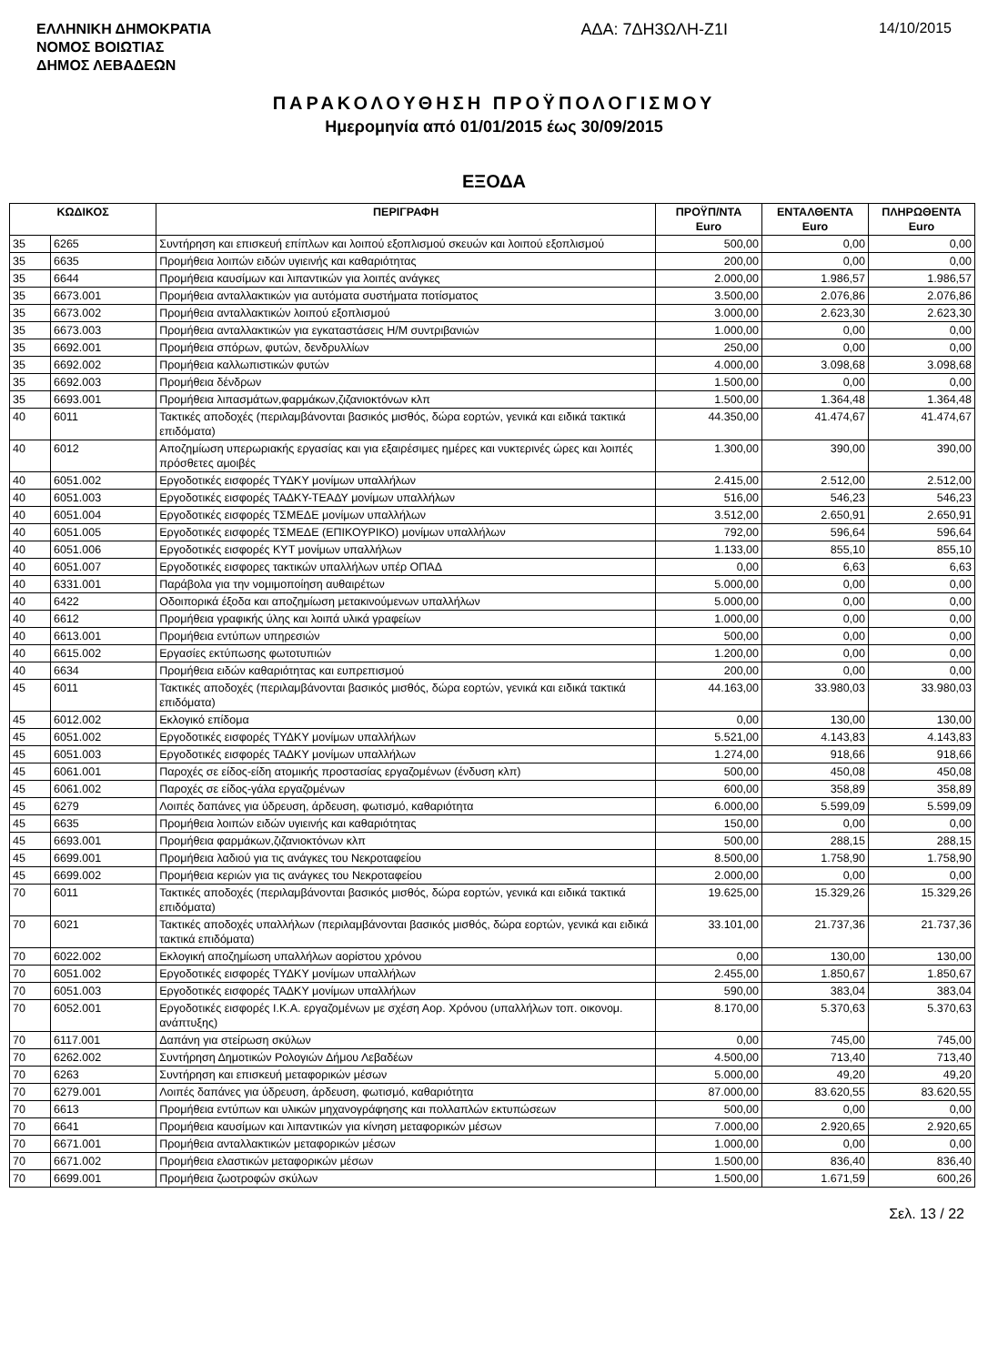ΕΛΛΗΝΙΚΗ ΔΗΜΟΚΡΑΤΙΑ
ΝΟΜΟΣ ΒΟΙΩΤΙΑΣ
ΔΗΜΟΣ ΛΕΒΑΔΕΩΝ
ΑΔΑ: 7ΔΗ3ΩΛΗ-Ζ1Ι 14/10/2015
ΠΑΡΑΚΟΛΟΥΘΗΣΗ ΠΡΟΫΠΟΛΟΓΙΣΜΟΥ
Ημερομηνία από 01/01/2015 έως 30/09/2015
ΕΞΟΔΑ
| ΚΩΔΙΚΟΣ | | ΠΕΡΙΓΡΑΦΗ | ΠΡΟΫΠ/ΝΤΑ Euro | ΕΝΤΑΛΘΕΝΤΑ Euro | ΠΛΗΡΩΘΕΝΤΑ Euro |
| --- | --- | --- | --- | --- | --- |
| 35 | 6265 | Συντήρηση και επισκευή επίπλων και λοιπού εξοπλισμού σκευών και λοιπού εξοπλισμού | 500,00 | 0,00 | 0,00 |
| 35 | 6635 | Προμήθεια λοιπών ειδών υγιεινής και καθαριότητας | 200,00 | 0,00 | 0,00 |
| 35 | 6644 | Προμήθεια καυσίμων και λιπαντικών για λοιπές ανάγκες | 2.000,00 | 1.986,57 | 1.986,57 |
| 35 | 6673.001 | Προμήθεια ανταλλακτικών για αυτόματα συστήματα ποτίσματος | 3.500,00 | 2.076,86 | 2.076,86 |
| 35 | 6673.002 | Προμήθεια ανταλλακτικών λοιπού εξοπλισμού | 3.000,00 | 2.623,30 | 2.623,30 |
| 35 | 6673.003 | Προμήθεια ανταλλακτικών για εγκαταστάσεις Η/Μ συντριβανιών | 1.000,00 | 0,00 | 0,00 |
| 35 | 6692.001 | Προμήθεια σπόρων, φυτών, δενδρυλλίων | 250,00 | 0,00 | 0,00 |
| 35 | 6692.002 | Προμήθεια καλλωπιστικών φυτών | 4.000,00 | 3.098,68 | 3.098,68 |
| 35 | 6692.003 | Προμήθεια δένδρων | 1.500,00 | 0,00 | 0,00 |
| 35 | 6693.001 | Προμήθεια λιπασμάτων,φαρμάκων,ζιζανιοκτόνων κλπ | 1.500,00 | 1.364,48 | 1.364,48 |
| 40 | 6011 | Τακτικές αποδοχές (περιλαμβάνονται βασικός μισθός, δώρα εορτών, γενικά και ειδικά τακτικά επιδόματα) | 44.350,00 | 41.474,67 | 41.474,67 |
| 40 | 6012 | Αποζημίωση υπερωριακής εργασίας και για εξαιρέσιμες ημέρες και νυκτερινές ώρες και λοιπές πρόσθετες αμοιβές | 1.300,00 | 390,00 | 390,00 |
| 40 | 6051.002 | Εργοδοτικές εισφορές ΤΥΔΚΥ μονίμων υπαλλήλων | 2.415,00 | 2.512,00 | 2.512,00 |
| 40 | 6051.003 | Εργοδοτικές εισφορές ΤΑΔΚΥ-ΤΕΑΔΥ μονίμων υπαλλήλων | 516,00 | 546,23 | 546,23 |
| 40 | 6051.004 | Εργοδοτικές εισφορές ΤΣΜΕΔΕ μονίμων υπαλλήλων | 3.512,00 | 2.650,91 | 2.650,91 |
| 40 | 6051.005 | Εργοδοτικές εισφορές ΤΣΜΕΔΕ (ΕΠΙΚΟΥΡΙΚΟ) μονίμων υπαλλήλων | 792,00 | 596,64 | 596,64 |
| 40 | 6051.006 | Εργοδοτικές εισφορές ΚΥΤ μονίμων υπαλλήλων | 1.133,00 | 855,10 | 855,10 |
| 40 | 6051.007 | Εργοδοτικές εισφορες τακτικών υπαλλήλων υπέρ ΟΠΑΔ | 0,00 | 6,63 | 6,63 |
| 40 | 6331.001 | Παράβολα για την νομιμοποίηση αυθαιρέτων | 5.000,00 | 0,00 | 0,00 |
| 40 | 6422 | Οδοιπορικά έξοδα και αποζημίωση μετακινούμενων υπαλλήλων | 5.000,00 | 0,00 | 0,00 |
| 40 | 6612 | Προμήθεια γραφικής ύλης και λοιπά υλικά γραφείων | 1.000,00 | 0,00 | 0,00 |
| 40 | 6613.001 | Προμήθεια εντύπων υπηρεσιών | 500,00 | 0,00 | 0,00 |
| 40 | 6615.002 | Εργασίες εκτύπωσης φωτοτυπιών | 1.200,00 | 0,00 | 0,00 |
| 40 | 6634 | Προμήθεια ειδών καθαριότητας και ευπρεπισμού | 200,00 | 0,00 | 0,00 |
| 45 | 6011 | Τακτικές αποδοχές (περιλαμβάνονται βασικός μισθός, δώρα εορτών, γενικά και ειδικά τακτικά επιδόματα) | 44.163,00 | 33.980,03 | 33.980,03 |
| 45 | 6012.002 | Εκλογικό επίδομα | 0,00 | 130,00 | 130,00 |
| 45 | 6051.002 | Εργοδοτικές εισφορές ΤΥΔΚΥ μονίμων υπαλλήλων | 5.521,00 | 4.143,83 | 4.143,83 |
| 45 | 6051.003 | Εργοδοτικές εισφορές ΤΑΔΚΥ μονίμων υπαλλήλων | 1.274,00 | 918,66 | 918,66 |
| 45 | 6061.001 | Παροχές σε είδος-είδη ατομικής προστασίας εργαζομένων (ένδυση κλπ) | 500,00 | 450,08 | 450,08 |
| 45 | 6061.002 | Παροχές σε είδος-γάλα εργαζομένων | 600,00 | 358,89 | 358,89 |
| 45 | 6279 | Λοιπές δαπάνες για ύδρευση, άρδευση, φωτισμό, καθαριότητα | 6.000,00 | 5.599,09 | 5.599,09 |
| 45 | 6635 | Προμήθεια λοιπών ειδών υγιεινής και καθαριότητας | 150,00 | 0,00 | 0,00 |
| 45 | 6693.001 | Προμήθεια φαρμάκων,ζιζανιοκτόνων κλπ | 500,00 | 288,15 | 288,15 |
| 45 | 6699.001 | Προμήθεια λαδιού για τις ανάγκες του Νεκροταφείου | 8.500,00 | 1.758,90 | 1.758,90 |
| 45 | 6699.002 | Προμήθεια κεριών για τις ανάγκες του Νεκροταφείου | 2.000,00 | 0,00 | 0,00 |
| 70 | 6011 | Τακτικές αποδοχές (περιλαμβάνονται βασικός μισθός, δώρα εορτών, γενικά και ειδικά τακτικά επιδόματα) | 19.625,00 | 15.329,26 | 15.329,26 |
| 70 | 6021 | Τακτικές αποδοχές υπαλλήλων (περιλαμβάνονται βασικός μισθός, δώρα εορτών, γενικά και ειδικά τακτικά επιδόματα) | 33.101,00 | 21.737,36 | 21.737,36 |
| 70 | 6022.002 | Εκλογική αποζημίωση υπαλλήλων αορίστου χρόνου | 0,00 | 130,00 | 130,00 |
| 70 | 6051.002 | Εργοδοτικές εισφορές ΤΥΔΚΥ μονίμων υπαλλήλων | 2.455,00 | 1.850,67 | 1.850,67 |
| 70 | 6051.003 | Εργοδοτικές εισφορές ΤΑΔΚΥ μονίμων υπαλλήλων | 590,00 | 383,04 | 383,04 |
| 70 | 6052.001 | Εργοδοτικές εισφορές Ι.Κ.Α. εργαζομένων με σχέση Αορ. Χρόνου (υπαλλήλων τοπ. οικονομ. ανάπτυξης) | 8.170,00 | 5.370,63 | 5.370,63 |
| 70 | 6117.001 | Δαπάνη για στείρωση σκύλων | 0,00 | 745,00 | 745,00 |
| 70 | 6262.002 | Συντήρηση Δημοτικών Ρολογιών Δήμου Λεβαδέων | 4.500,00 | 713,40 | 713,40 |
| 70 | 6263 | Συντήρηση και επισκευή μεταφορικών μέσων | 5.000,00 | 49,20 | 49,20 |
| 70 | 6279.001 | Λοιπές δαπάνες για ύδρευση, άρδευση, φωτισμό, καθαριότητα | 87.000,00 | 83.620,55 | 83.620,55 |
| 70 | 6613 | Προμήθεια εντύπων και υλικών μηχανογράφησης και πολλαπλών εκτυπώσεων | 500,00 | 0,00 | 0,00 |
| 70 | 6641 | Προμήθεια καυσίμων και λιπαντικών για κίνηση μεταφορικών μέσων | 7.000,00 | 2.920,65 | 2.920,65 |
| 70 | 6671.001 | Προμήθεια ανταλλακτικών μεταφορικών μέσων | 1.000,00 | 0,00 | 0,00 |
| 70 | 6671.002 | Προμήθεια ελαστικών μεταφορικών μέσων | 1.500,00 | 836,40 | 836,40 |
| 70 | 6699.001 | Προμήθεια ζωοτροφών σκύλων | 1.500,00 | 1.671,59 | 600,26 |
Σελ. 13 / 22